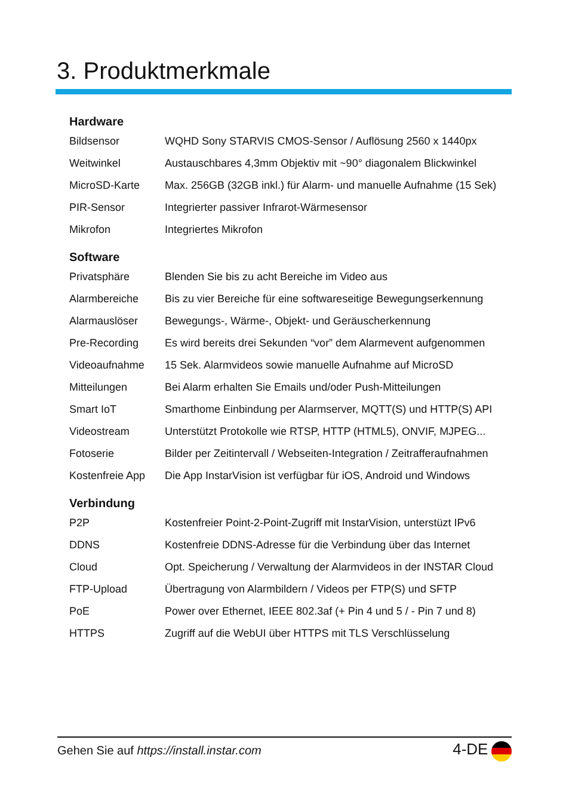3. Produktmerkmale
Hardware
| Bildsensor | WQHD Sony STARVIS CMOS-Sensor / Auflösung 2560 x 1440px |
| Weitwinkel | Austauschbares 4,3mm Objektiv mit ~90° diagonalem Blickwinkel |
| MicroSD-Karte | Max. 256GB (32GB inkl.) für Alarm- und manuelle Aufnahme (15 Sek) |
| PIR-Sensor | Integrierter passiver Infrarot-Wärmesensor |
| Mikrofon | Integriertes Mikrofon |
Software
| Privatsphäre | Blenden Sie bis zu acht Bereiche im Video aus |
| Alarmbereiche | Bis zu vier Bereiche für eine softwareseitige Bewegungserkennung |
| Alarmauslöser | Bewegungs-, Wärme-, Objekt- und Geräuscherkennung |
| Pre-Recording | Es wird bereits drei Sekunden “vor” dem Alarmevent aufgenommen |
| Videoaufnahme | 15 Sek. Alarmvideos sowie manuelle Aufnahme auf MicroSD |
| Mitteilungen | Bei Alarm erhalten Sie Emails und/oder Push-Mitteilungen |
| Smart IoT | Smarthome Einbindung per Alarmserver, MQTT(S) und HTTP(S) API |
| Videostream | Unterstützt Protokolle wie RTSP, HTTP (HTML5), ONVIF, MJPEG... |
| Fotoserie | Bilder per Zeitintervall / Webseiten-Integration / Zeitrafferaufnahmen |
| Kostenfreie App | Die App InstarVision ist verfügbar für iOS, Android und Windows |
Verbindung
| P2P | Kostenfreier Point-2-Point-Zugriff mit InstarVision, unterstüzt IPv6 |
| DDNS | Kostenfreie DDNS-Adresse für die Verbindung über das Internet |
| Cloud | Opt. Speicherung / Verwaltung der Alarmvideos in der INSTAR Cloud |
| FTP-Upload | Übertragung von Alarmbildern / Videos per FTP(S) und SFTP |
| PoE | Power over Ethernet, IEEE 802.3af (+ Pin 4 und 5 / - Pin 7 und 8) |
| HTTPS | Zugriff auf die WebUI über HTTPS mit TLS Verschlüsselung |
Gehen Sie auf https://install.instar.com 4-DE